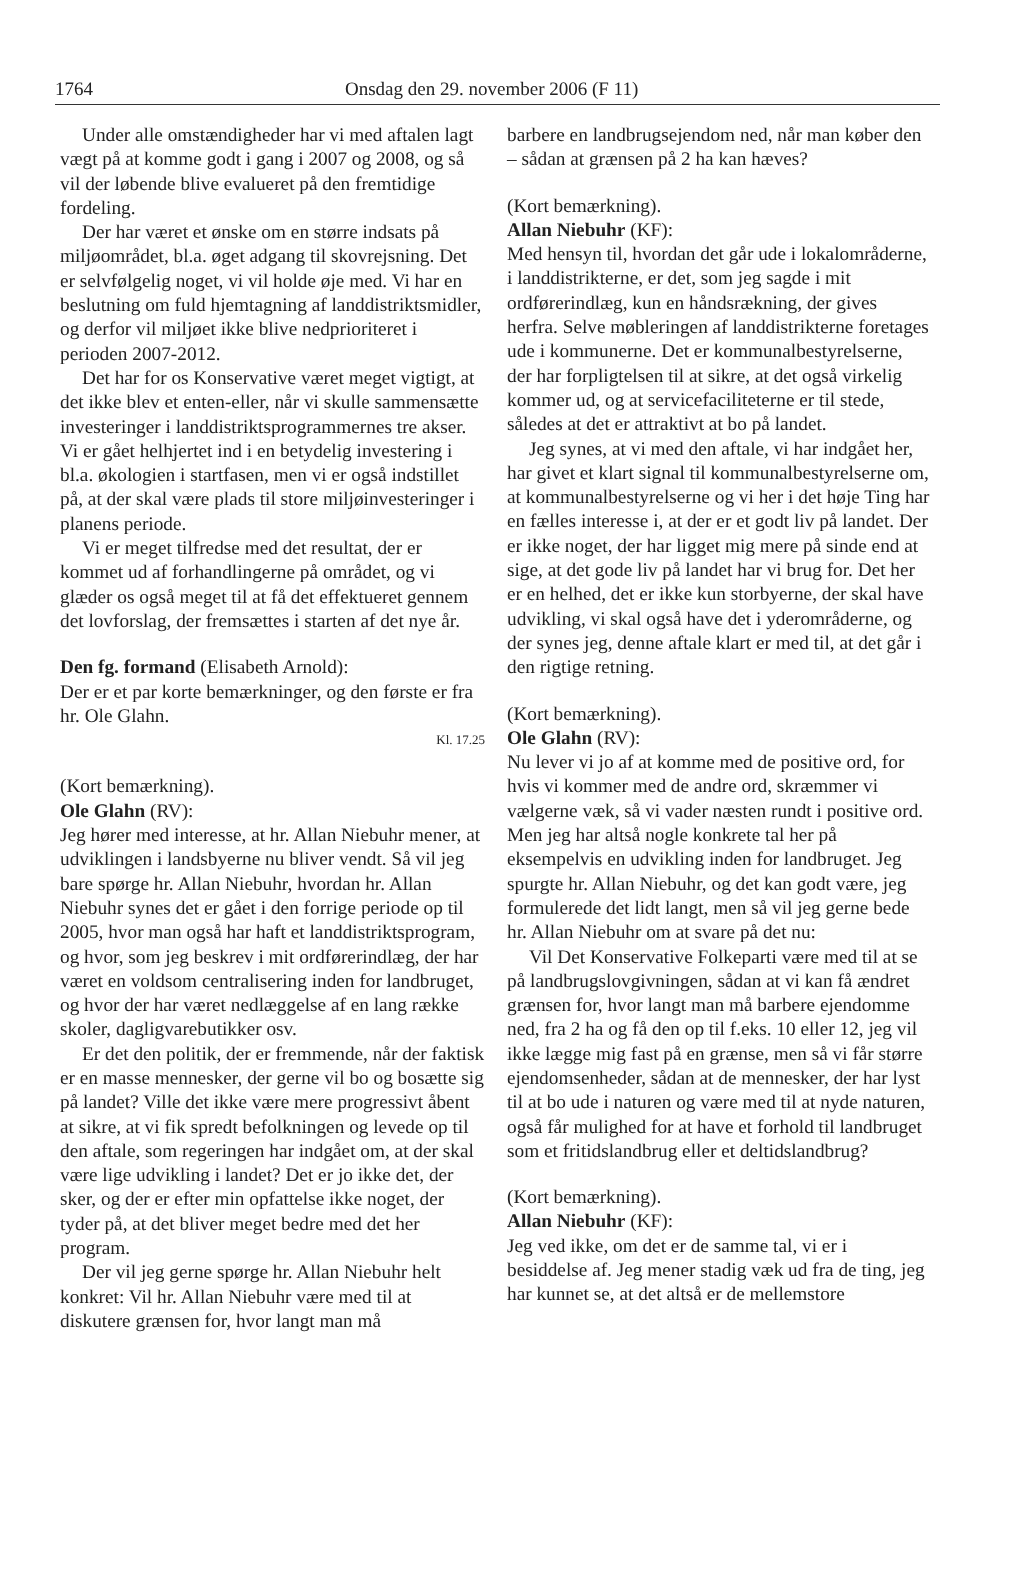1764 Onsdag den 29. november 2006 (F 11)
Under alle omstændigheder har vi med aftalen lagt vægt på at komme godt i gang i 2007 og 2008, og så vil der løbende blive evalueret på den fremtidige fordeling.
Der har været et ønske om en større indsats på miljøområdet, bl.a. øget adgang til skovrejsning. Det er selvfølgelig noget, vi vil holde øje med. Vi har en beslutning om fuld hjemtagning af landdistriktsmidler, og derfor vil miljøet ikke blive nedprioriteret i perioden 2007-2012.
Det har for os Konservative været meget vigtigt, at det ikke blev et enten-eller, når vi skulle sammensætte investeringer i landdistriktsprogrammernes tre akser. Vi er gået helhjertet ind i en betydelig investering i bl.a. økologien i startfasen, men vi er også indstillet på, at der skal være plads til store miljøinvesteringer i planens periode.
Vi er meget tilfredse med det resultat, der er kommet ud af forhandlingerne på området, og vi glæder os også meget til at få det effektueret gennem det lovforslag, der fremsættes i starten af det nye år.
Den fg. formand (Elisabeth Arnold):
Der er et par korte bemærkninger, og den første er fra hr. Ole Glahn.
Kl. 17.25
(Kort bemærkning).
Ole Glahn (RV):
Jeg hører med interesse, at hr. Allan Niebuhr mener, at udviklingen i landsbyerne nu bliver vendt. Så vil jeg bare spørge hr. Allan Niebuhr, hvordan hr. Allan Niebuhr synes det er gået i den forrige periode op til 2005, hvor man også har haft et landdistriktsprogram, og hvor, som jeg beskrev i mit ordførerindlæg, der har været en voldsom centralisering inden for landbruget, og hvor der har været nedlæggelse af en lang række skoler, dagligvarebutikker osv.
Er det den politik, der er fremmende, når der faktisk er en masse mennesker, der gerne vil bo og bosætte sig på landet? Ville det ikke være mere progressivt åbent at sikre, at vi fik spredt befolkningen og levede op til den aftale, som regeringen har indgået om, at der skal være lige udvikling i landet? Det er jo ikke det, der sker, og der er efter min opfattelse ikke noget, der tyder på, at det bliver meget bedre med det her program.
Der vil jeg gerne spørge hr. Allan Niebuhr helt konkret: Vil hr. Allan Niebuhr være med til at diskutere grænsen for, hvor langt man må
barbere en landbrugsejendom ned, når man køber den – sådan at grænsen på 2 ha kan hæves?
(Kort bemærkning).
Allan Niebuhr (KF):
Med hensyn til, hvordan det går ude i lokalområderne, i landdistrikterne, er det, som jeg sagde i mit ordførerindlæg, kun en håndsrækning, der gives herfra. Selve møbleringen af landdistrikterne foretages ude i kommunerne. Det er kommunalbestyrelserne, der har forpligtelsen til at sikre, at det også virkelig kommer ud, og at servicefaciliteterne er til stede, således at det er attraktivt at bo på landet.
Jeg synes, at vi med den aftale, vi har indgået her, har givet et klart signal til kommunalbestyrelserne om, at kommunalbestyrelserne og vi her i det høje Ting har en fælles interesse i, at der er et godt liv på landet. Der er ikke noget, der har ligget mig mere på sinde end at sige, at det gode liv på landet har vi brug for. Det her er en helhed, det er ikke kun storbyerne, der skal have udvikling, vi skal også have det i yderområderne, og der synes jeg, denne aftale klart er med til, at det går i den rigtige retning.
(Kort bemærkning).
Ole Glahn (RV):
Nu lever vi jo af at komme med de positive ord, for hvis vi kommer med de andre ord, skræmmer vi vælgerne væk, så vi vader næsten rundt i positive ord. Men jeg har altså nogle konkrete tal her på eksempelvis en udvikling inden for landbruget. Jeg spurgte hr. Allan Niebuhr, og det kan godt være, jeg formulerede det lidt langt, men så vil jeg gerne bede hr. Allan Niebuhr om at svare på det nu:
Vil Det Konservative Folkeparti være med til at se på landbrugslovgivningen, sådan at vi kan få ændret grænsen for, hvor langt man må barbere ejendomme ned, fra 2 ha og få den op til f.eks. 10 eller 12, jeg vil ikke lægge mig fast på en grænse, men så vi får større ejendomsenheder, sådan at de mennesker, der har lyst til at bo ude i naturen og være med til at nyde naturen, også får mulighed for at have et forhold til landbruget som et fritidslandbrug eller et deltidslandbrug?
(Kort bemærkning).
Allan Niebuhr (KF):
Jeg ved ikke, om det er de samme tal, vi er i besiddelse af. Jeg mener stadig væk ud fra de ting, jeg har kunnet se, at det altså er de mellemstore